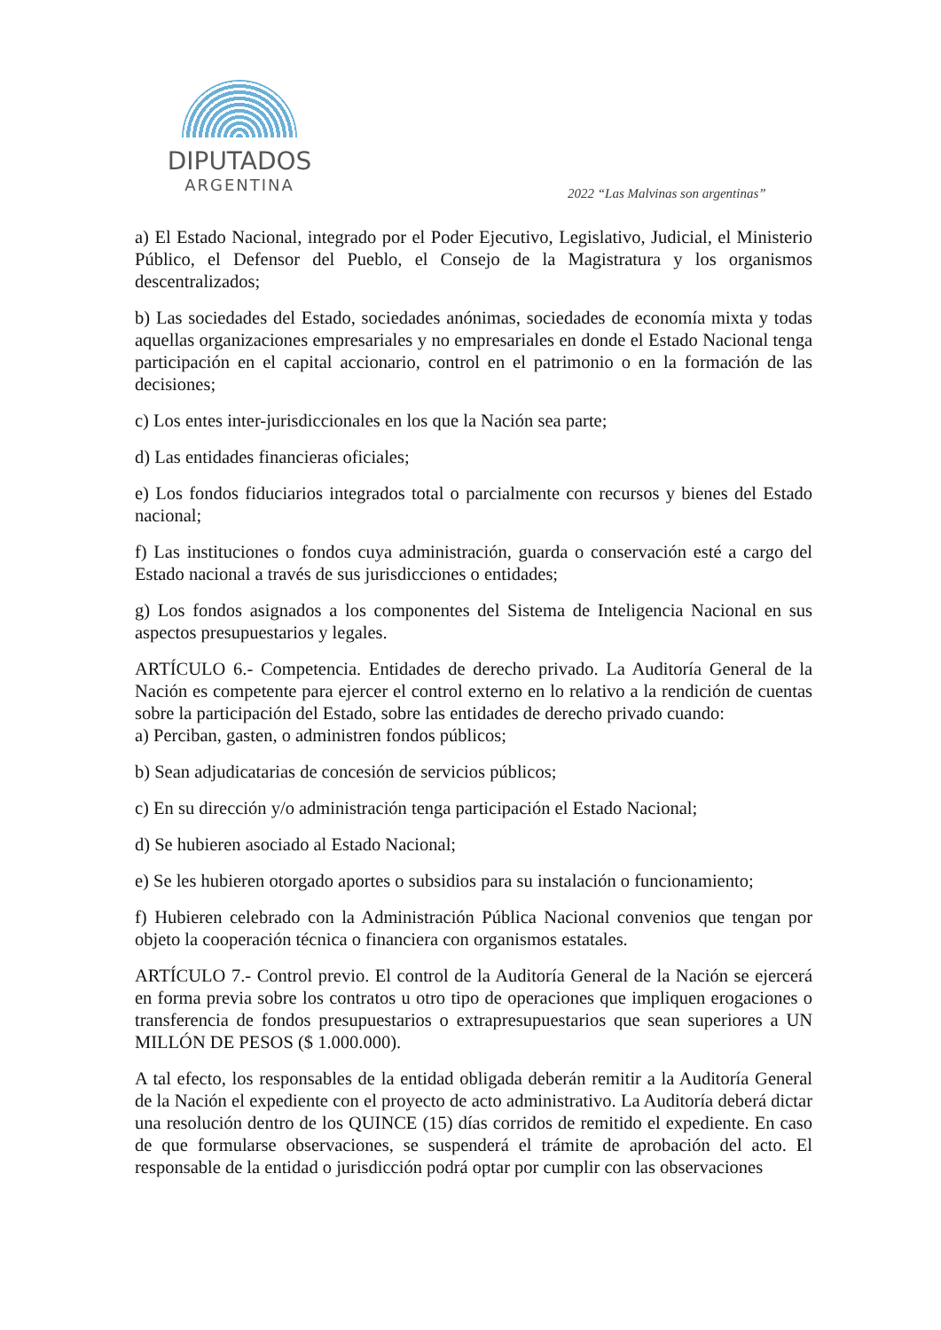DIPUTADOS
ARGENTINA
2022 “Las Malvinas son argentinas”
a) El Estado Nacional, integrado por el Poder Ejecutivo, Legislativo, Judicial, el Ministerio Público, el Defensor del Pueblo, el Consejo de la Magistratura y los organismos descentralizados;
b) Las sociedades del Estado, sociedades anónimas, sociedades de economía mixta y todas aquellas organizaciones empresariales y no empresariales en donde el Estado Nacional tenga participación en el capital accionario, control en el patrimonio o en la formación de las decisiones;
c) Los entes inter-jurisdiccionales en los que la Nación sea parte;
d) Las entidades financieras oficiales;
e) Los fondos fiduciarios integrados total o parcialmente con recursos y bienes del Estado nacional;
f) Las instituciones o fondos cuya administración, guarda o conservación esté a cargo del Estado nacional a través de sus jurisdicciones o entidades;
g) Los fondos asignados a los componentes del Sistema de Inteligencia Nacional en sus aspectos presupuestarios y legales.
ARTÍCULO 6.- Competencia. Entidades de derecho privado. La Auditoría General de la Nación es competente para ejercer el control externo en lo relativo a la rendición de cuentas sobre la participación del Estado, sobre las entidades de derecho privado cuando:
a) Perciban, gasten, o administren fondos públicos;
b) Sean adjudicatarias de concesión de servicios públicos;
c) En su dirección y/o administración tenga participación el Estado Nacional;
d) Se hubieren asociado al Estado Nacional;
e) Se les hubieren otorgado aportes o subsidios para su instalación o funcionamiento;
f) Hubieren celebrado con la Administración Pública Nacional convenios que tengan por objeto la cooperación técnica o financiera con organismos estatales.
ARTÍCULO 7.- Control previo. El control de la Auditoría General de la Nación se ejercerá en forma previa sobre los contratos u otro tipo de operaciones que impliquen erogaciones o transferencia de fondos presupuestarios o extrapresupuestarios que sean superiores a UN MILLÓN DE PESOS ($ 1.000.000).
A tal efecto, los responsables de la entidad obligada deberán remitir a la Auditoría General de la Nación el expediente con el proyecto de acto administrativo. La Auditoría deberá dictar una resolución dentro de los QUINCE (15) días corridos de remitido el expediente. En caso de que formularse observaciones, se suspenderá el trámite de aprobación del acto. El responsable de la entidad o jurisdicción podrá optar por cumplir con las observaciones